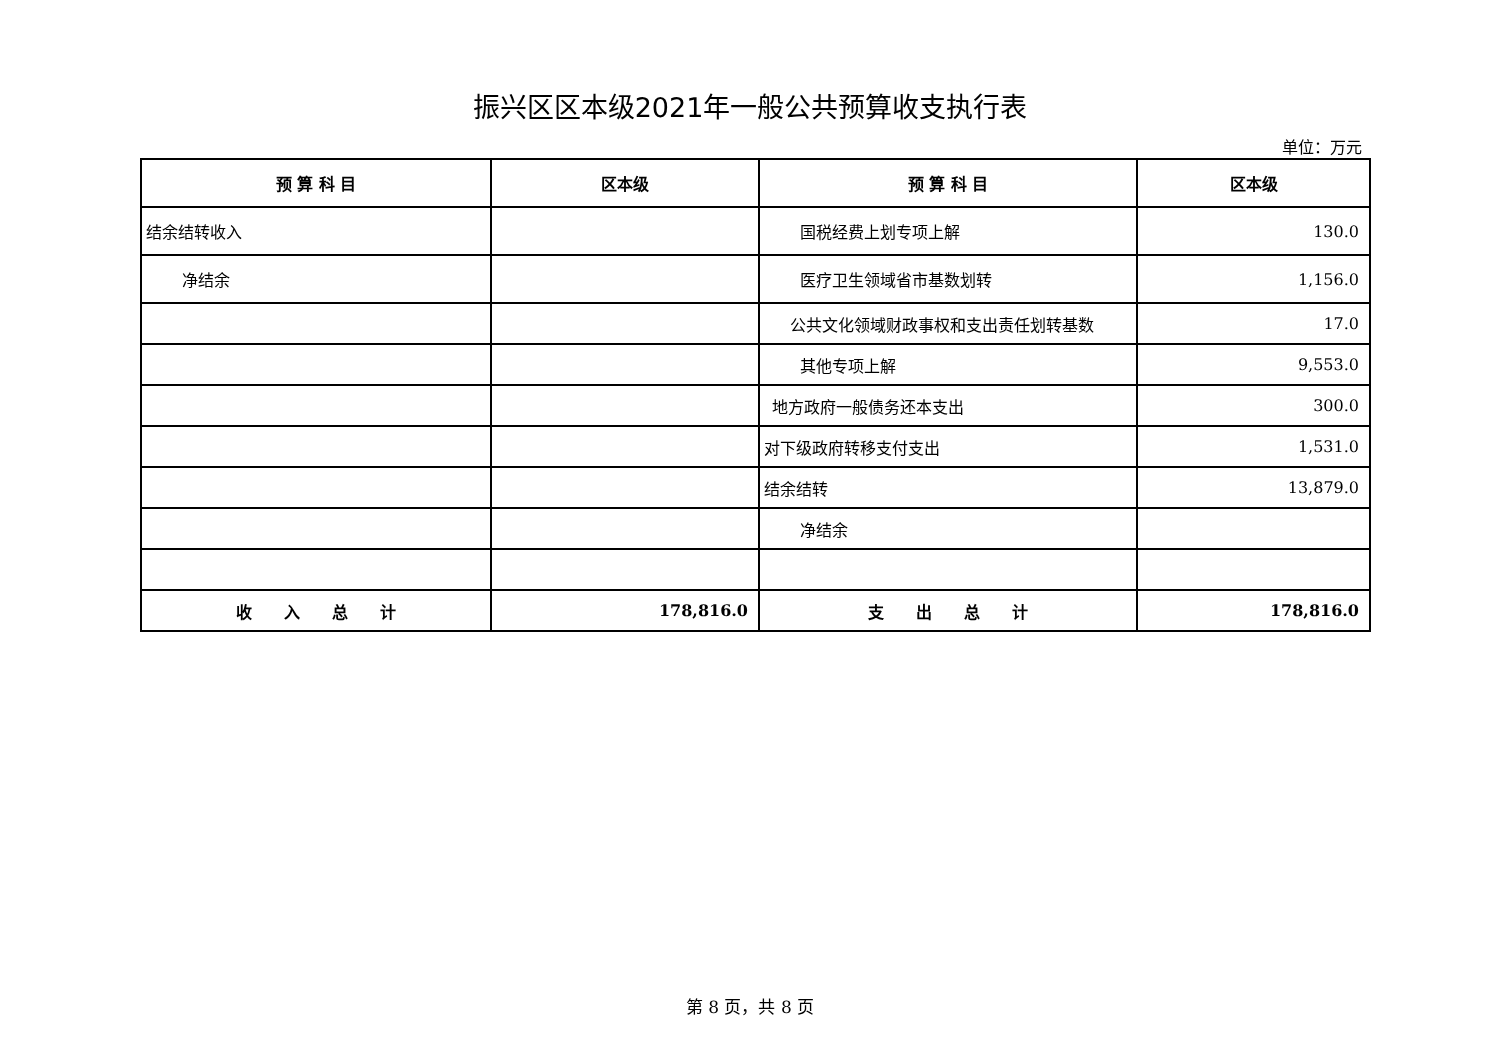振兴区区本级2021年一般公共预算收支执行表
单位：万元
| 预 算 科 目 | 区本级 | 预 算 科 目 | 区本级 |
| --- | --- | --- | --- |
| 结余结转收入 | | 国税经费上划专项上解 | 130.0 |
| 净结余 | | 医疗卫生领域省市基数划转 | 1,156.0 |
| | | 公共文化领域财政事权和支出责任划转基数 | 17.0 |
| | | 其他专项上解 | 9,553.0 |
| | | 地方政府一般债务还本支出 | 300.0 |
| | | 对下级政府转移支付支出 | 1,531.0 |
| | | 结余结转 | 13,879.0 |
| | | 净结余 | |
| 收 入 总 计 | 178,816.0 | 支 出 总 计 | 178,816.0 |
第 8 页，共 8 页